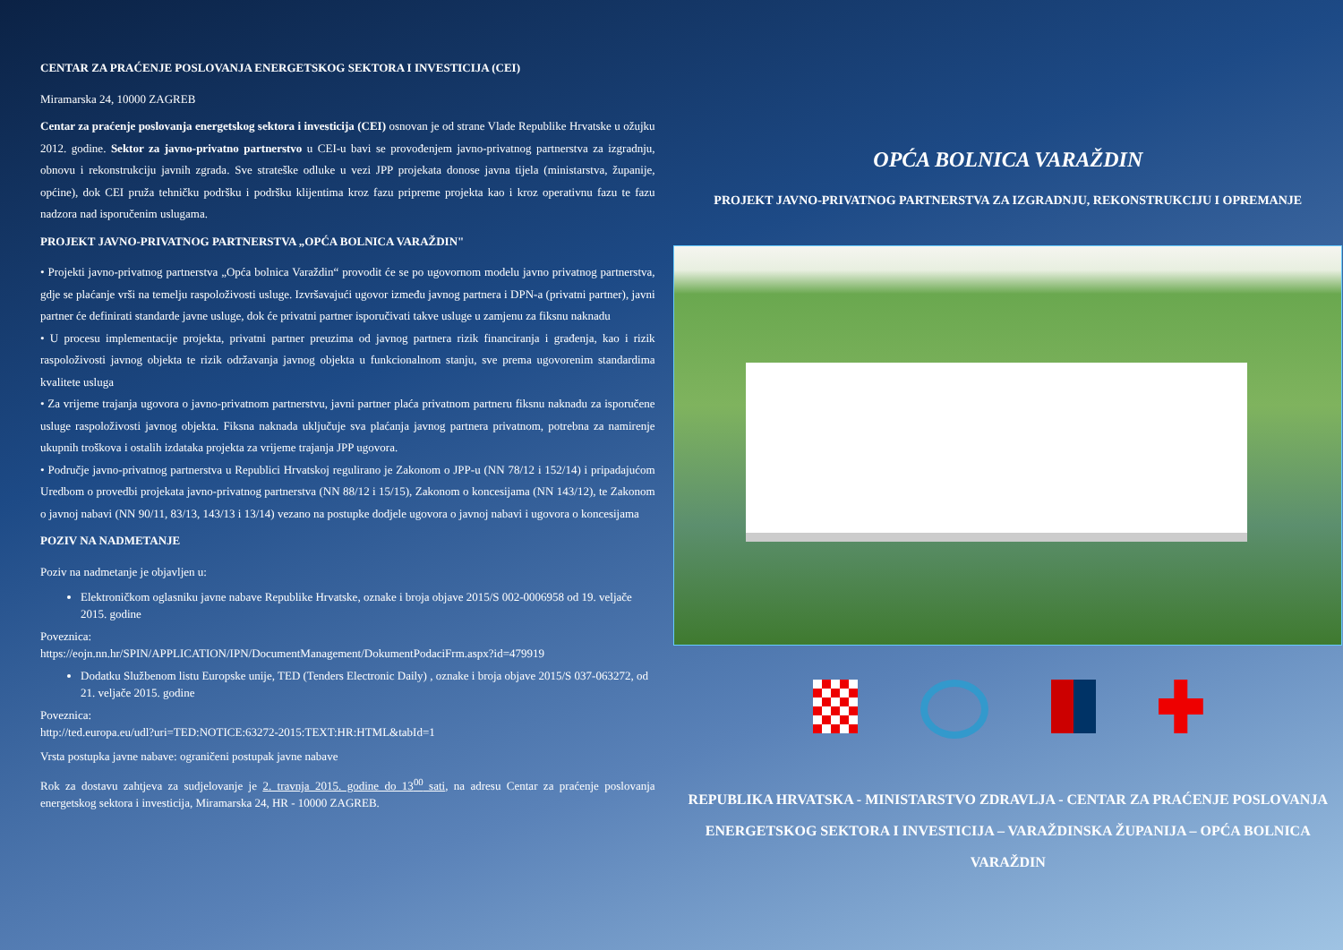CENTAR ZA PRAĆENJE POSLOVANJA ENERGETSKOG SEKTORA I INVESTICIJA (CEI)
Miramarska 24, 10000 ZAGREB
Centar za praćenje poslovanja energetskog sektora i investicija (CEI) osnovan je od strane Vlade Republike Hrvatske u ožujku 2012. godine. Sektor za javno-privatno partnerstvo u CEI-u bavi se provođenjem javno-privatnog partnerstva za izgradnju, obnovu i rekonstrukciju javnih zgrada. Sve strateške odluke u vezi JPP projekata donose javna tijela (ministarstva, županije, općine), dok CEI pruža tehničku podršku i podršku klijentima kroz fazu pripreme projekta kao i kroz operativnu fazu te fazu nadzora nad isporučenim uslugama.
PROJEKT JAVNO-PRIVATNOG PARTNERSTVA „OPĆA BOLNICA VARAŽDIN"
• Projekti javno-privatnog partnerstva „Opća bolnica Varaždin“ provodit će se po ugovornom modelu javno privatnog partnerstva, gdje se plaćanje vrši na temelju raspoloživosti usluge. Izvršavajući ugovor između javnog partnera i DPN-a (privatni partner), javni partner će definirati standarde javne usluge, dok će privatni partner isporučivati takve usluge u zamjenu za fiksnu naknadu
• U procesu implementacije projekta, privatni partner preuzima od javnog partnera rizik financiranja i građenja, kao i rizik raspoloživosti javnog objekta te rizik održavanja javnog objekta u funkcionalnom stanju, sve prema ugovorenim standardima kvalitete usluga
• Za vrijeme trajanja ugovora o javno-privatnom partnerstvu, javni partner plaća privatnom partneru fiksnu naknadu za isporučene usluge raspoloživosti javnog objekta. Fiksna naknada uključuje sva plaćanja javnog partnera privatnom, potrebna za namirenje ukupnih troškova i ostalih izdataka projekta za vrijeme trajanja JPP ugovora.
• Područje javno-privatnog partnerstva u Republici Hrvatskoj regulirano je Zakonom o JPP-u (NN 78/12 i 152/14) i pripadajućom Uredbom o provedbi projekata javno-privatnog partnerstva (NN 88/12 i 15/15), Zakonom o koncesijama (NN 143/12), te Zakonom o javnoj nabavi (NN 90/11, 83/13, 143/13 i 13/14) vezano na postupke dodjele ugovora o javnoj nabavi i ugovora o koncesijama
POZIV NA NADMETANJE
Poziv na nadmetanje je objavljen u:
Elektroničkom oglasniku javne nabave Republike Hrvatske, oznake i broja objave 2015/S 002-0006958 od 19. veljače 2015. godine
Poveznica:
https://eojn.nn.hr/SPIN/APPLICATION/IPN/DocumentManagement/DokumentPodaciFrm.aspx?id=479919
Dodatku Službenom listu Europske unije, TED (Tenders Electronic Daily) , oznake i broja objave 2015/S 037-063272, od 21. veljače 2015. godine
Poveznica:
http://ted.europa.eu/udl?uri=TED:NOTICE:63272-2015:TEXT:HR:HTML&tabId=1
Vrsta postupka javne nabave: ograničeni postupak javne nabave
Rok za dostavu zahtjeva za sudjelovanje je 2. travnja 2015. godine do 13<sup>00</sup> sati, na adresu Centar za praćenje poslovanja energetskog sektora i investicija, Miramarska 24, HR - 10000 ZAGREB.
OPĆA BOLNICA VARAŽDIN
PROJEKT JAVNO-PRIVATNOG PARTNERSTVA ZA IZGRADNJU, REKONSTRUKCIJU I OPREMANJE
REPUBLIKA HRVATSKA - MINISTARSTVO ZDRAVLJA - CENTAR ZA PRAĆENJE POSLOVANJA ENERGETSKOG SEKTORA I INVESTICIJA – VARAŽDINSKA ŽUPANIJA – OPĆA BOLNICA VARAŽDIN